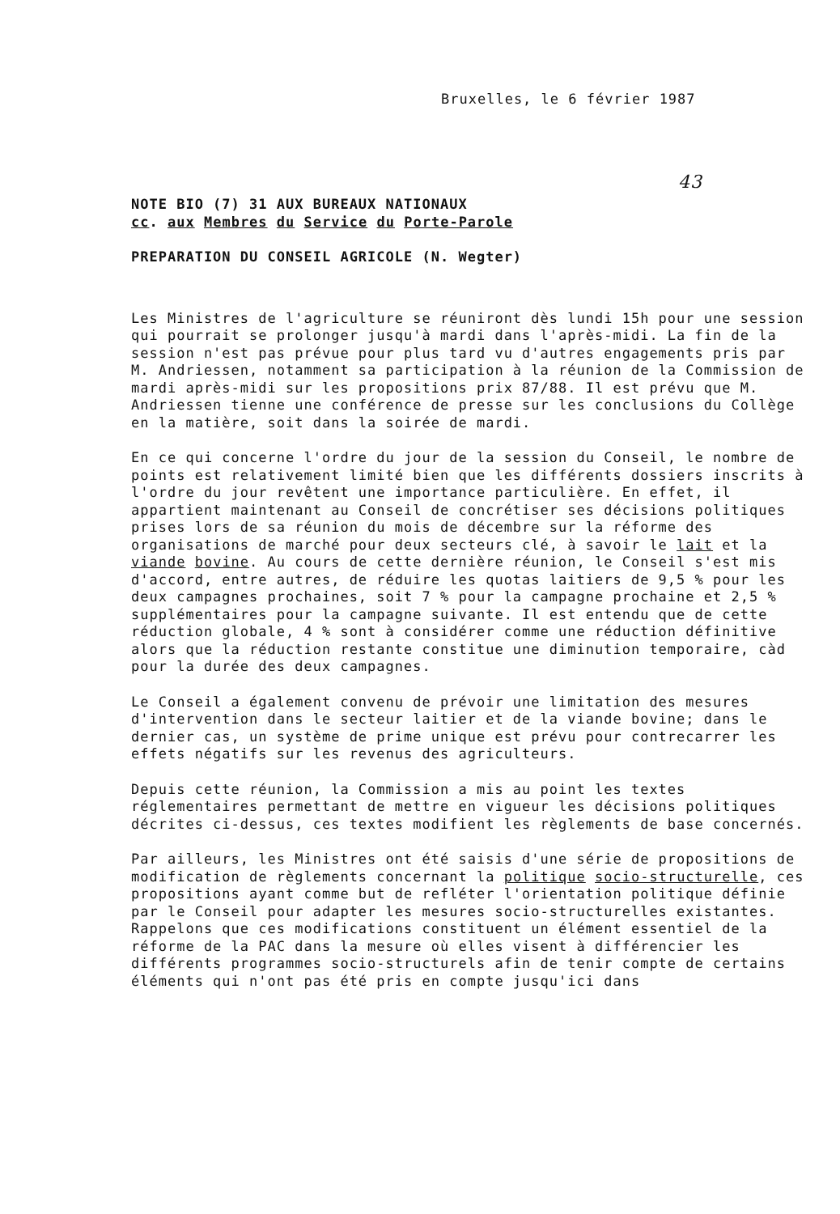Bruxelles, le 6 février 1987
43
NOTE BIO (7) 31 AUX BUREAUX NATIONAUX
cc. aux Membres du Service du Porte-Parole
PREPARATION DU CONSEIL AGRICOLE (N. Wegter)
Les Ministres de l'agriculture se réuniront dès lundi 15h pour une session qui pourrait se prolonger jusqu'à mardi dans l'après-midi. La fin de la session n'est pas prévue pour plus tard vu d'autres engagements pris par M. Andriessen, notamment sa participation à la réunion de la Commission de mardi après-midi sur les propositions prix 87/88. Il est prévu que M. Andriessen tienne une conférence de presse sur les conclusions du Collège en la matière, soit dans la soirée de mardi.
En ce qui concerne l'ordre du jour de la session du Conseil, le nombre de points est relativement limité bien que les différents dossiers inscrits à l'ordre du jour revêtent une importance particulière. En effet, il appartient maintenant au Conseil de concrétiser ses décisions politiques prises lors de sa réunion du mois de décembre sur la réforme des organisations de marché pour deux secteurs clé, à savoir le lait et la viande bovine. Au cours de cette dernière réunion, le Conseil s'est mis d'accord, entre autres, de réduire les quotas laitiers de 9,5 % pour les deux campagnes prochaines, soit 7 % pour la campagne prochaine et 2,5 % supplémentaires pour la campagne suivante. Il est entendu que de cette réduction globale, 4 % sont à considérer comme une réduction définitive alors que la réduction restante constitue une diminution temporaire, càd pour la durée des deux campagnes.
Le Conseil a également convenu de prévoir une limitation des mesures d'intervention dans le secteur laitier et de la viande bovine; dans le dernier cas, un système de prime unique est prévu pour contrecarrer les effets négatifs sur les revenus des agriculteurs.
Depuis cette réunion, la Commission a mis au point les textes réglementaires permettant de mettre en vigueur les décisions politiques décrites ci-dessus, ces textes modifient les règlements de base concernés.
Par ailleurs, les Ministres ont été saisis d'une série de propositions de modification de règlements concernant la politique socio-structurelle, ces propositions ayant comme but de refléter l'orientation politique définie par le Conseil pour adapter les mesures socio-structurelles existantes. Rappelons que ces modifications constituent un élément essentiel de la réforme de la PAC dans la mesure où elles visent à différencier les différents programmes socio-structurels afin de tenir compte de certains éléments qui n'ont pas été pris en compte jusqu'ici dans